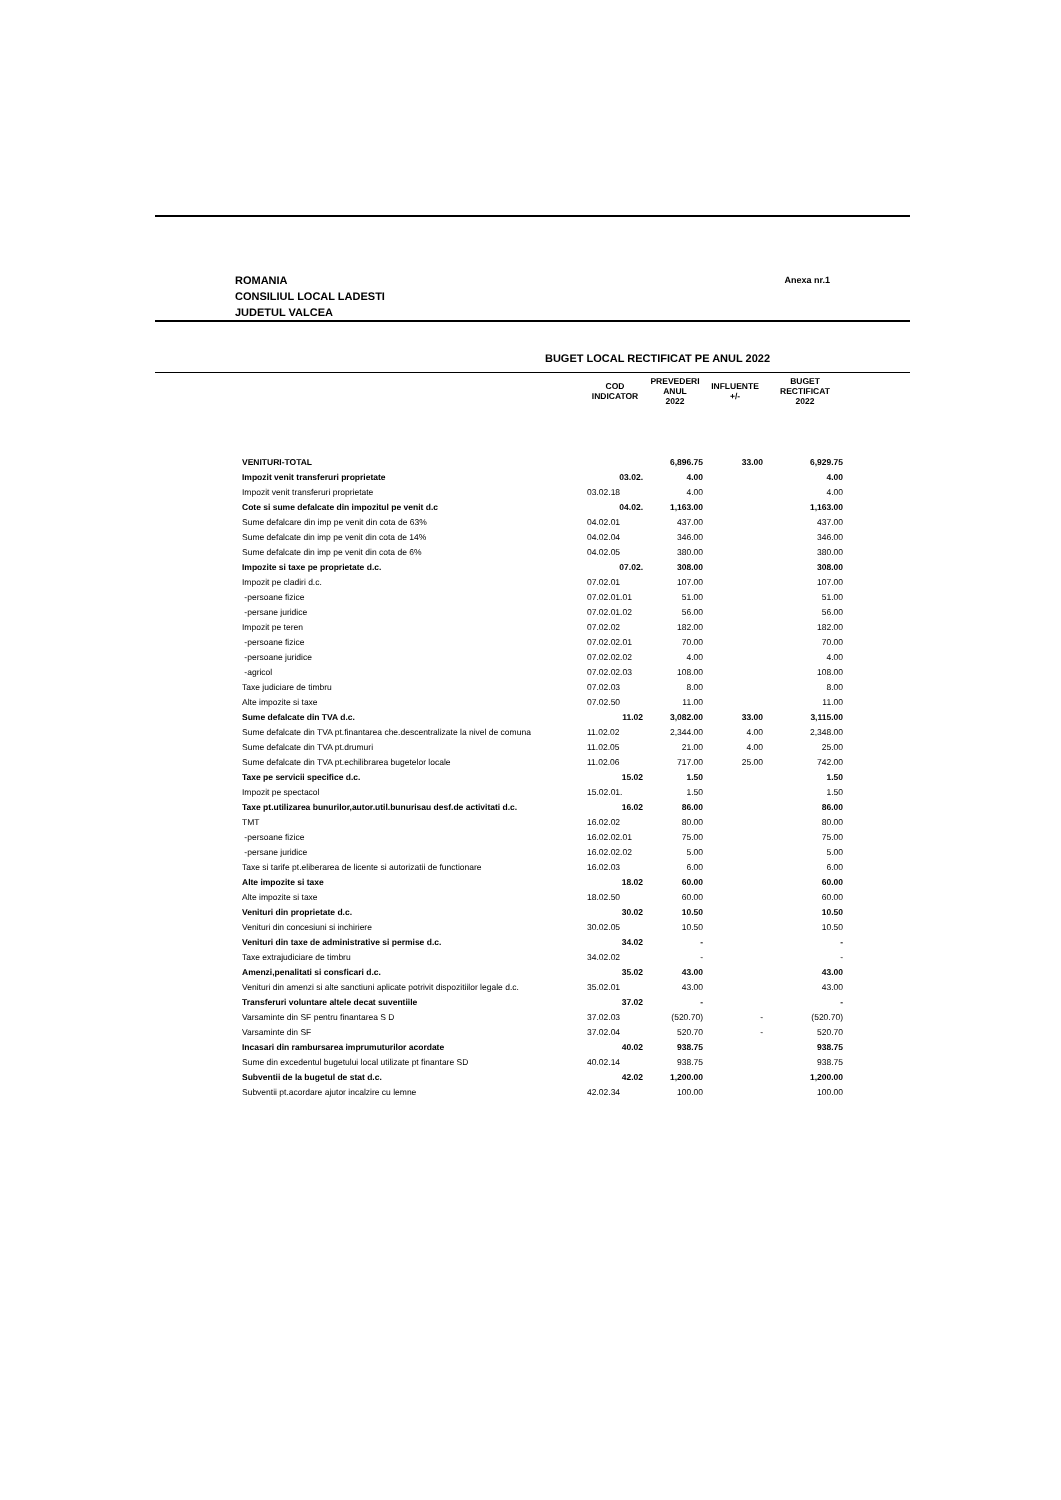Anexa nr.1 ROMANIA
CONSILIUL LOCAL LADESTI
JUDETUL VALCEA
BUGET LOCAL RECTIFICAT PE ANUL 2022
| | | COD INDICATOR | PREVEDERI ANUL 2022 | INFLUENTE +/- | BUGET RECTIFICAT 2022 | |
| --- | --- | --- | --- | --- | --- | --- |
| | VENITURI-TOTAL | | 6,896.75 | 33.00 | 6,929.75 | |
| | Impozit venit transferuri proprietate | 03.02. | 4.00 | | 4.00 | |
| | Impozit venit transferuri proprietate | 03.02.18 | 4.00 | | 4.00 | |
| | Cote si sume defalcate din impozitul pe venit d.c | 04.02. | 1,163.00 | | 1,163.00 | |
| | Sume defalcare din imp pe venit din cota de 63% | 04.02.01 | 437.00 | | 437.00 | |
| | Sume defalcate din imp pe venit din cota de 14% | 04.02.04 | 346.00 | | 346.00 | |
| | Sume defalcate din imp pe venit din cota de 6% | 04.02.05 | 380.00 | | 380.00 | |
| | Impozite si taxe pe proprietate d.c. | 07.02. | 308.00 | | 308.00 | |
| | Impozit pe cladiri d.c. | 07.02.01 | 107.00 | | 107.00 | |
| | -persoane fizice | 07.02.01.01 | 51.00 | | 51.00 | |
| | -persane juridice | 07.02.01.02 | 56.00 | | 56.00 | |
| | Impozit pe teren | 07.02.02 | 182.00 | | 182.00 | |
| | -persoane fizice | 07.02.02.01 | 70.00 | | 70.00 | |
| | -persoane juridice | 07.02.02.02 | 4.00 | | 4.00 | |
| | -agricol | 07.02.02.03 | 108.00 | | 108.00 | |
| | Taxe judiciare de timbru | 07.02.03 | 8.00 | | 8.00 | |
| | Alte impozite si taxe | 07.02.50 | 11.00 | | 11.00 | |
| | Sume defalcate din TVA d.c. | 11.02 | 3,082.00 | 33.00 | 3,115.00 | |
| | Sume defalcate din TVA pt.finantarea che.descentralizate la nivel de comuna | 11.02.02 | 2,344.00 | 4.00 | 2,348.00 | |
| | Sume defalcate din TVA pt.drumuri | 11.02.05 | 21.00 | 4.00 | 25.00 | |
| | Sume defalcate din TVA pt.echilibrarea bugetelor locale | 11.02.06 | 717.00 | 25.00 | 742.00 | |
| | Taxe pe servicii specifice d.c. | 15.02 | 1.50 | | 1.50 | |
| | Impozit pe spectacol | 15.02.01. | 1.50 | | 1.50 | |
| | Taxe pt.utilizarea bunurilor,autor.util.bunurisau desf.de activitati d.c. | 16.02 | 86.00 | | 86.00 | |
| | TMT | 16.02.02 | 80.00 | | 80.00 | |
| | -persoane fizice | 16.02.02.01 | 75.00 | | 75.00 | |
| | -persane juridice | 16.02.02.02 | 5.00 | | 5.00 | |
| | Taxe si tarife pt.eliberarea de licente si autorizatii de functionare | 16.02.03 | 6.00 | | 6.00 | |
| | Alte impozite si taxe | 18.02 | 60.00 | | 60.00 | |
| | Alte impozite si taxe | 18.02.50 | 60.00 | | 60.00 | |
| | Venituri din proprietate d.c. | 30.02 | 10.50 | | 10.50 | |
| | Venituri din concesiuni si inchiriere | 30.02.05 | 10.50 | | 10.50 | |
| | Venituri din taxe de administrative si permise d.c. | 34.02 | - | | - | |
| | Taxe extrajudiciare de timbru | 34.02.02 | - | | - | |
| | Amenzi,penalitati si consficari d.c. | 35.02 | 43.00 | | 43.00 | |
| | Venituri din amenzi si alte sanctiuni aplicate potrivit dispozitiilor legale d.c. | 35.02.01 | 43.00 | | 43.00 | |
| | Transferuri voluntare altele decat suventiile | 37.02 | - | | - | |
| | Varsaminte din SF pentru finantarea S D | 37.02.03 | (520.70) | - | (520.70) | |
| | Varsaminte din SF | 37.02.04 | 520.70 | - | 520.70 | |
| | Incasari din rambursarea imprumuturilor acordate | 40.02 | 938.75 | | 938.75 | |
| | Sume din excedentul bugetului local utilizate pt finantare SD | 40.02.14 | 938.75 | | 938.75 | |
| | Subventii de la bugetul de stat d.c. | 42.02 | 1,200.00 | | 1,200.00 | |
| | Subventii pt.acordare ajutor incalzire cu lemne | 42.02.34 | 100.00 | | 100.00 | |